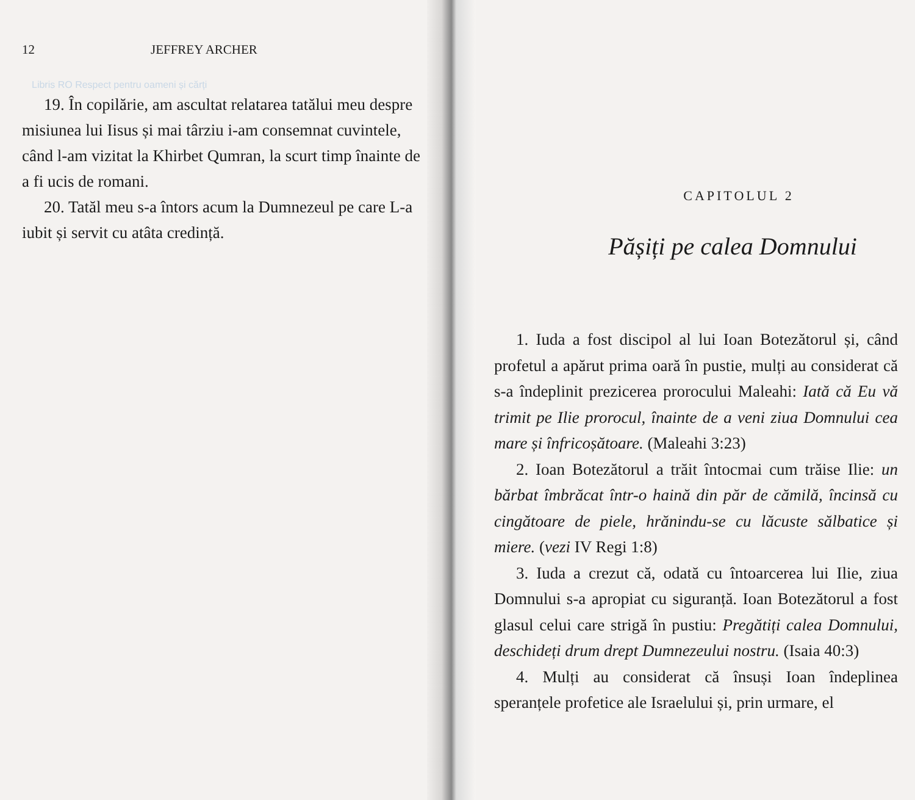12 JEFFREY ARCHER
Libris RO Respect pentru oameni și cărți
19. În copilărie, am ascultat relatarea tatălui meu despre misiunea lui Iisus și mai târziu i-am consemnat cuvintele, când l-am vizitat la Khirbet Qumran, la scurt timp înainte de a fi ucis de romani.
20. Tatăl meu s-a întors acum la Dumnezeul pe care L-a iubit și servit cu atâta credință.
CAPITOLUL 2
Pășiți pe calea Domnului
1. Iuda a fost discipol al lui Ioan Botezătorul și, când profetul a apărut prima oară în pustie, mulți au considerat că s-a îndeplinit prezicerea prorocului Maleahi: Iată că Eu vă trimit pe Ilie prorocul, înainte de a veni ziua Domnului cea mare și înfricoșătoare. (Maleahi 3:23)
2. Ioan Botezătorul a trăit întocmai cum trăise Ilie: un bărbat îmbrăcat într-o haină din păr de cămilă, încinsă cu cingătoare de piele, hrănindu-se cu lăcuste sălbatice și miere. (vezi IV Regi 1:8)
3. Iuda a crezut că, odată cu întoarcerea lui Ilie, ziua Domnului s-a apropiat cu siguranță. Ioan Botezătorul a fost glasul celui care strigă în pustiu: Pregătiți calea Domnului, deschideți drum drept Dumnezeului nostru. (Isaia 40:3)
4. Mulți au considerat că însuși Ioan îndeplinea speranțele profetice ale Israelului și, prin urmare, el